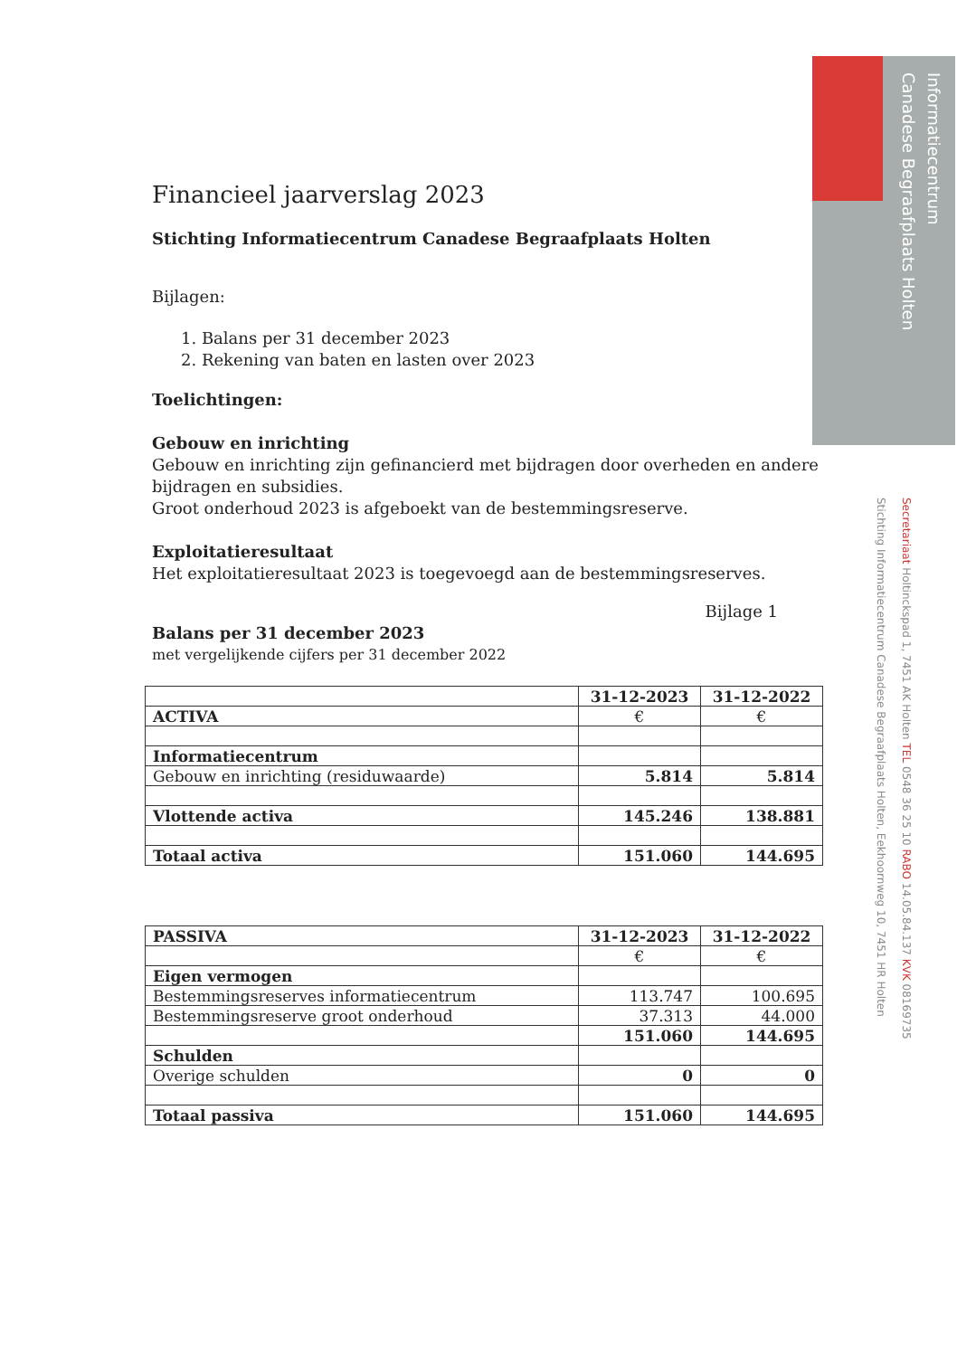Informatiecentrum
Canadese Begraafplaats Holten
Financieel jaarverslag 2023
Stichting Informatiecentrum Canadese Begraafplaats Holten
Bijlagen:
1. Balans per 31 december 2023
2. Rekening van baten en lasten over 2023
Toelichtingen:
Gebouw en inrichting
Gebouw en inrichting zijn gefinancierd met bijdragen door overheden en andere bijdragen en subsidies.
Groot onderhoud 2023 is afgeboekt van de bestemmingsreserve.
Exploitatieresultaat
Het exploitatieresultaat 2023 is toegevoegd aan de bestemmingsreserves.
Bijlage 1
Balans per 31 december 2023
met vergelijkende cijfers per 31 december 2022
| | 31-12-2023 | 31-12-2022 |
| ACTIVA | € | € |
| Informatiecentrum | | |
| Gebouw en inrichting (residuwaarde) | 5.814 | 5.814 |
| Vlottende activa | 145.246 | 138.881 |
| Totaal activa | 151.060 | 144.695 |
| PASSIVA | 31-12-2023 | 31-12-2022 |
| | € | € |
| Eigen vermogen | | |
| Bestemmingsreserves informatiecentrum | 113.747 | 100.695 |
| Bestemmingsreserve groot onderhoud | 37.313 | 44.000 |
| | 151.060 | 144.695 |
| Schulden | | |
| Overige schulden | 0 | 0 |
| Totaal passiva | 151.060 | 144.695 |
Secretariaat Holtinckspad 1, 7451 AK Holten TEL 0548 36 25 10 RABO 14.05.84.137 KVK 08169735
Stichting Informatiecentrum Canadese Begraafplaats Holten, Eekhoornweg 10, 7451 HR Holten